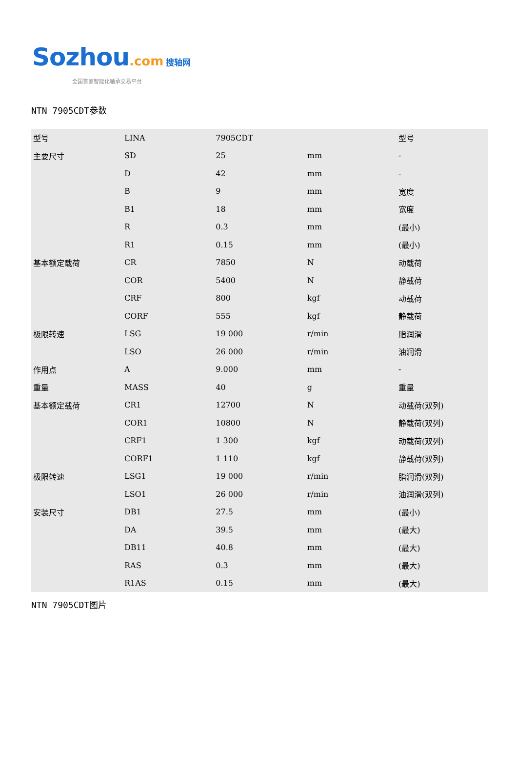Sozhou.com 搜轴网
全国首家智能化轴承交易平台
NTN 7905CDT参数
| 型号 | LINA | 7905CDT | | 型号 |
| 主要尺寸 | SD | 25 | mm | - |
| | D | 42 | mm | - |
| | B | 9 | mm | 宽度 |
| | B1 | 18 | mm | 宽度 |
| | R | 0.3 | mm | (最小) |
| | R1 | 0.15 | mm | (最小) |
| 基本额定载荷 | CR | 7850 | N | 动载荷 |
| | COR | 5400 | N | 静载荷 |
| | CRF | 800 | kgf | 动载荷 |
| | CORF | 555 | kgf | 静载荷 |
| 极限转速 | LSG | 19 000 | r/min | 脂润滑 |
| | LSO | 26 000 | r/min | 油润滑 |
| 作用点 | A | 9.000 | mm | - |
| 重量 | MASS | 40 | g | 重量 |
| 基本额定载荷 | CR1 | 12700 | N | 动载荷(双列) |
| | COR1 | 10800 | N | 静载荷(双列) |
| | CRF1 | 1 300 | kgf | 动载荷(双列) |
| | CORF1 | 1 110 | kgf | 静载荷(双列) |
| 极限转速 | LSG1 | 19 000 | r/min | 脂润滑(双列) |
| | LSO1 | 26 000 | r/min | 油润滑(双列) |
| 安装尺寸 | DB1 | 27.5 | mm | (最小) |
| | DA | 39.5 | mm | (最大) |
| | DB11 | 40.8 | mm | (最大) |
| | RAS | 0.3 | mm | (最大) |
| | R1AS | 0.15 | mm | (最大) |
NTN 7905CDT图片